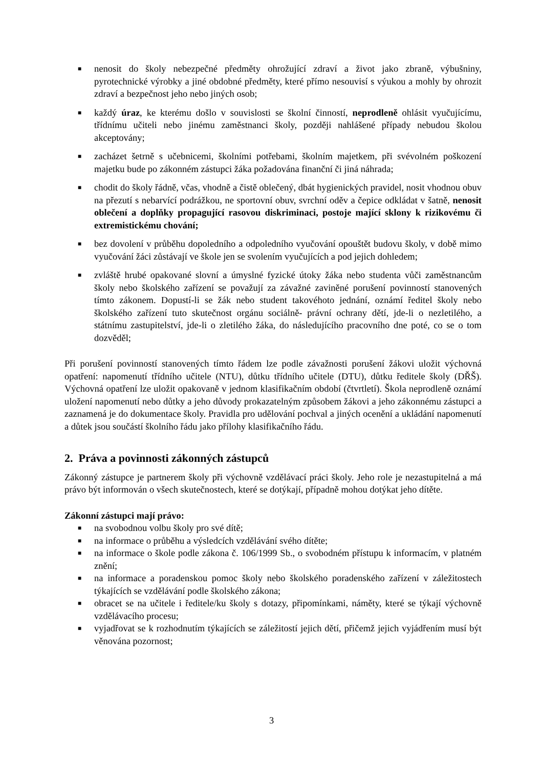■ nenosit do školy nebezpečné předměty ohrožující zdraví a život jako zbraně, výbušniny, pyrotechnické výrobky a jiné obdobné předměty, které přímo nesouvisí s výukou a mohly by ohrozit zdraví a bezpečnost jeho nebo jiných osob;
■ každý úraz, ke kterému došlo v souvislosti se školní činností, neprodleně ohlásit vyučujícímu, třídnímu učiteli nebo jinému zaměstnanci školy, později nahlášené případy nebudou školou akceptovány;
■ zacházet šetrně s učebnicemi, školními potřebami, školním majetkem, při svévolném poškození majetku bude po zákonném zástupci žáka požadována finanční či jiná náhrada;
■ chodit do školy řádně, včas, vhodně a čistě oblečený, dbát hygienických pravidel, nosit vhodnou obuv na přezutí s nebarvící podrážkou, ne sportovní obuv, svrchní oděv a čepice odkládat v šatně, nenosit oblečení a doplňky propagující rasovou diskriminaci, postoje mající sklony k rizikovému či extremistickému chování;
■ bez dovolení v průběhu dopoledního a odpoledního vyučování opouštět budovu školy, v době mimo vyučování žáci zůstávají ve škole jen se svolením vyučujících a pod jejich dohledem;
■ zvláště hrubé opakované slovní a úmyslné fyzické útoky žáka nebo studenta vůči zaměstnancům školy nebo školského zařízení se považují za závažné zaviněné porušení povinností stanovených tímto zákonem. Dopustí-li se žák nebo student takovéhoto jednání, oznámí ředitel školy nebo školského zařízení tuto skutečnost orgánu sociálně- právní ochrany dětí, jde-li o nezletilého, a státnímu zastupitelství, jde-li o zletilého žáka, do následujícího pracovního dne poté, co se o tom dozvěděl;
Při porušení povinností stanovených tímto řádem lze podle závažnosti porušení žákovi uložit výchovná opatření: napomenutí třídního učitele (NTU), důtku třídního učitele (DTU), důtku ředitele školy (DŘŠ). Výchovná opatření lze uložit opakovaně v jednom klasifikačním období (čtvrtletí). Škola neprodleně oznámí uložení napomenutí nebo důtky a jeho důvody prokazatelným způsobem žákovi a jeho zákonnému zástupci a zaznamená je do dokumentace školy. Pravidla pro udělování pochval a jiných ocenění a ukládání napomenutí a důtek jsou součástí školního řádu jako přílohy klasifikačního řádu.
2. Práva a povinnosti zákonných zástupců
Zákonný zástupce je partnerem školy při výchovně vzdělávací práci školy. Jeho role je nezastupitelná a má právo být informován o všech skutečnostech, které se dotýkají, případně mohou dotýkat jeho dítěte.
Zákonní zástupci mají právo:
■ na svobodnou volbu školy pro své dítě;
■ na informace o průběhu a výsledcích vzdělávání svého dítěte;
■ na informace o škole podle zákona č. 106/1999 Sb., o svobodném přístupu k informacím, v platném znění;
■ na informace a poradenskou pomoc školy nebo školského poradenského zařízení v záležitostech týkajících se vzdělávání podle školského zákona;
■ obracet se na učitele i ředitele/ku školy s dotazy, připomínkami, náměty, které se týkají výchovně vzdělávacího procesu;
■ vyjadřovat se k rozhodnutím týkajících se záležitostí jejich dětí, přičemž jejich vyjádřením musí být věnována pozornost;
3